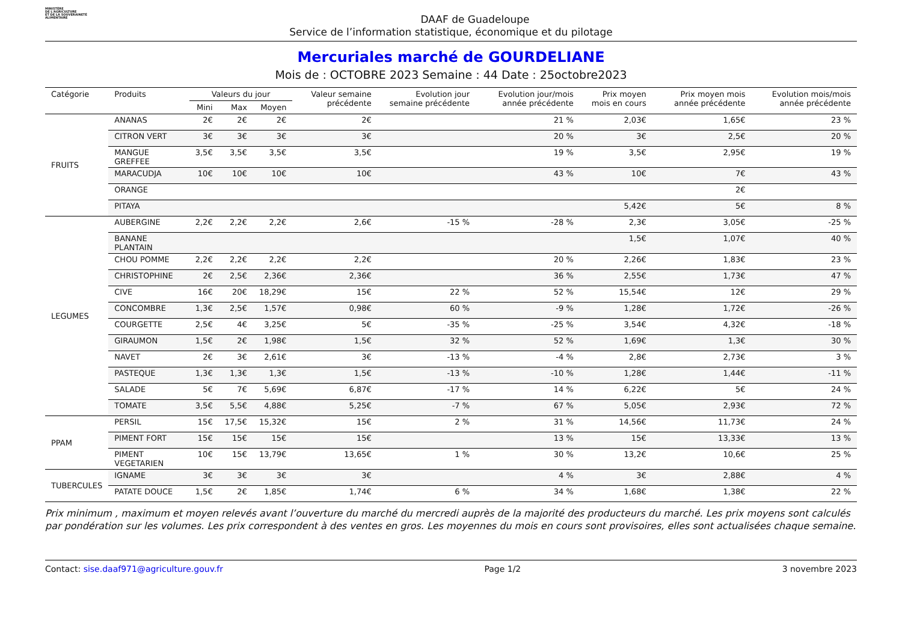MINISTÈRE
DE L'AGRICULTURE
ET DE LA SOUVERAINETÉ
ALIMENTAIRE
DAAF de Guadeloupe
Service de l’information statistique, économique et du pilotage
Mercuriales marché de GOURDELIANE
Mois de : OCTOBRE 2023 Semaine : 44 Date : 25octobre2023
| Catégorie | Produits | Valeurs du jour | | | Valeur semaine précédente | Evolution jour semaine précédente | Evolution jour/mois année précédente | Prix moyen mois en cours | Prix moyen mois année précédente | Evolution mois/mois année précédente |
| --- | --- | --- | --- | --- | --- | --- | --- | --- | --- | --- |
| | | Mini | Max | Moyen | | | | | | |
| FRUITS | ANANAS | 2€ | 2€ | 2€ | 2€ | | 21 % | 2,03€ | 1,65€ | 23 % |
| | CITRON VERT | 3€ | 3€ | 3€ | 3€ | | 20 % | 3€ | 2,5€ | 20 % |
| | MANGUE GREFFEE | 3,5€ | 3,5€ | 3,5€ | 3,5€ | | 19 % | 3,5€ | 2,95€ | 19 % |
| | MARACUDJA | 10€ | 10€ | 10€ | 10€ | | 43 % | 10€ | 7€ | 43 % |
| | ORANGE | | | | | | | | 2€ | |
| | PITAYA | | | | | | | 5,42€ | 5€ | 8 % |
| LEGUMES | AUBERGINE | 2,2€ | 2,2€ | 2,2€ | 2,6€ | -15 % | -28 % | 2,3€ | 3,05€ | -25 % |
| | BANANE PLANTAIN | | | | | | | 1,5€ | 1,07€ | 40 % |
| | CHOU POMME | 2,2€ | 2,2€ | 2,2€ | 2,2€ | | 20 % | 2,26€ | 1,83€ | 23 % |
| | CHRISTOPHINE | 2€ | 2,5€ | 2,36€ | 2,36€ | | 36 % | 2,55€ | 1,73€ | 47 % |
| | CIVE | 16€ | 20€ | 18,29€ | 15€ | 22 % | 52 % | 15,54€ | 12€ | 29 % |
| | CONCOMBRE | 1,3€ | 2,5€ | 1,57€ | 0,98€ | 60 % | -9 % | 1,28€ | 1,72€ | -26 % |
| | COURGETTE | 2,5€ | 4€ | 3,25€ | 5€ | -35 % | -25 % | 3,54€ | 4,32€ | -18 % |
| | GIRAUMON | 1,5€ | 2€ | 1,98€ | 1,5€ | 32 % | 52 % | 1,69€ | 1,3€ | 30 % |
| | NAVET | 2€ | 3€ | 2,61€ | 3€ | -13 % | -4 % | 2,8€ | 2,73€ | 3 % |
| | PASTEQUE | 1,3€ | 1,3€ | 1,3€ | 1,5€ | -13 % | -10 % | 1,28€ | 1,44€ | -11 % |
| | SALADE | 5€ | 7€ | 5,69€ | 6,87€ | -17 % | 14 % | 6,22€ | 5€ | 24 % |
| | TOMATE | 3,5€ | 5,5€ | 4,88€ | 5,25€ | -7 % | 67 % | 5,05€ | 2,93€ | 72 % |
| PPAM | PERSIL | 15€ | 17,5€ | 15,32€ | 15€ | 2 % | 31 % | 14,56€ | 11,73€ | 24 % |
| | PIMENT FORT | 15€ | 15€ | 15€ | 15€ | | 13 % | 15€ | 13,33€ | 13 % |
| | PIMENT VEGETARIEN | 10€ | 15€ | 13,79€ | 13,65€ | 1 % | 30 % | 13,2€ | 10,6€ | 25 % |
| TUBERCULES | IGNAME | 3€ | 3€ | 3€ | 3€ | | 4 % | 3€ | 2,88€ | 4 % |
| | PATATE DOUCE | 1,5€ | 2€ | 1,85€ | 1,74€ | 6 % | 34 % | 1,68€ | 1,38€ | 22 % |
Prix minimum , maximum et moyen relevés avant l’ouverture du marché du mercredi auprès de la majorité des producteurs du marché. Les prix moyens sont calculés par pondération sur les volumes. Les prix correspondent à des ventes en gros. Les moyennes du mois en cours sont provisoires, elles sont actualisées chaque semaine.
Contact: sise.daaf971@agriculture.gouv.fr Page 1/2 3 novembre 2023